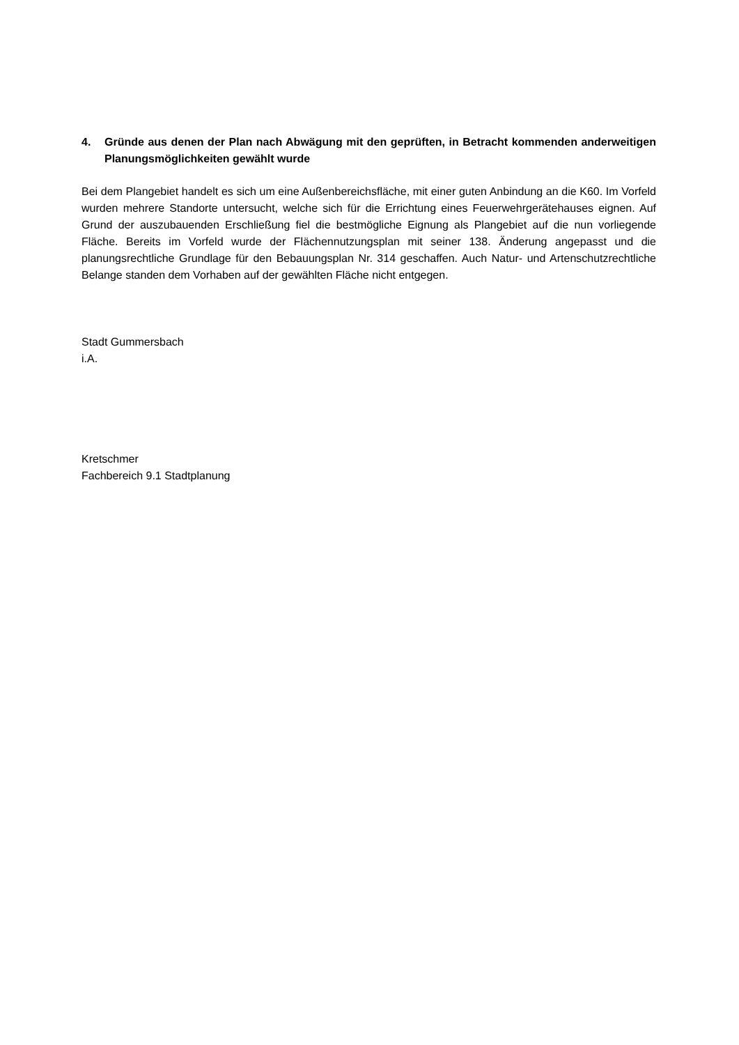4. Gründe aus denen der Plan nach Abwägung mit den geprüften, in Betracht kommenden anderweitigen Planungsmöglichkeiten gewählt wurde
Bei dem Plangebiet handelt es sich um eine Außenbereichsfläche, mit einer guten Anbindung an die K60. Im Vorfeld wurden mehrere Standorte untersucht, welche sich für die Errichtung eines Feuerwehrgerätehauses eignen. Auf Grund der auszubauenden Erschließung fiel die bestmögliche Eignung als Plangebiet auf die nun vorliegende Fläche. Bereits im Vorfeld wurde der Flächennutzungsplan mit seiner 138. Änderung angepasst und die planungsrechtliche Grundlage für den Bebauungsplan Nr. 314 geschaffen. Auch Natur- und Artenschutzrechtliche Belange standen dem Vorhaben auf der gewählten Fläche nicht entgegen.
Stadt Gummersbach
i.A.
Kretschmer
Fachbereich 9.1 Stadtplanung